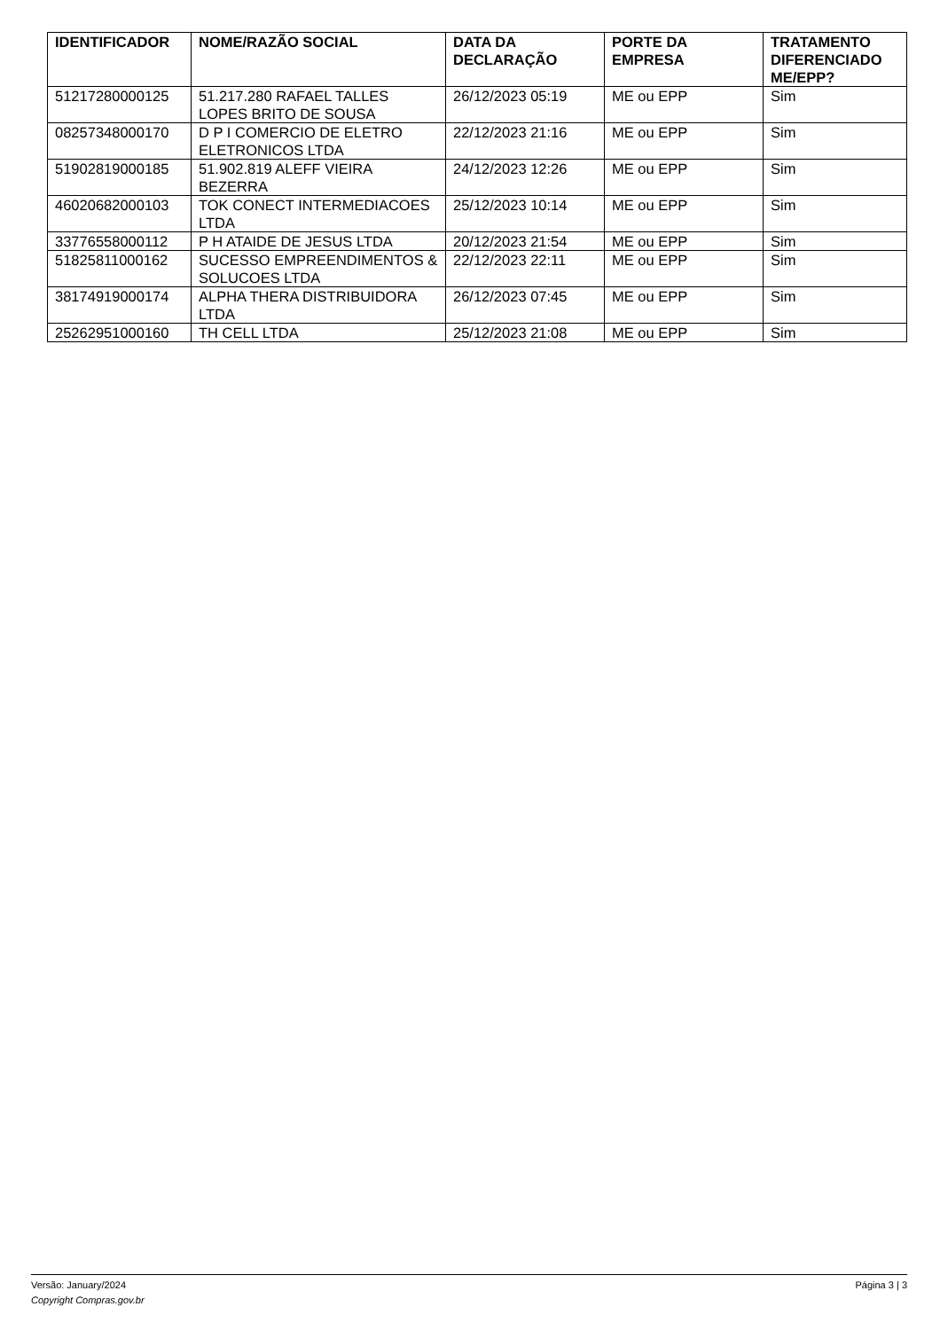| IDENTIFICADOR | NOME/RAZÃO SOCIAL | DATA DA DECLARAÇÃO | PORTE DA EMPRESA | TRATAMENTO DIFERENCIADO ME/EPP? |
| --- | --- | --- | --- | --- |
| 51217280000125 | 51.217.280 RAFAEL TALLES LOPES BRITO DE SOUSA | 26/12/2023 05:19 | ME ou EPP | Sim |
| 08257348000170 | D P I COMERCIO DE ELETRO ELETRONICOS LTDA | 22/12/2023 21:16 | ME ou EPP | Sim |
| 51902819000185 | 51.902.819 ALEFF VIEIRA BEZERRA | 24/12/2023 12:26 | ME ou EPP | Sim |
| 46020682000103 | TOK CONECT INTERMEDIACOES LTDA | 25/12/2023 10:14 | ME ou EPP | Sim |
| 33776558000112 | P H ATAIDE DE JESUS LTDA | 20/12/2023 21:54 | ME ou EPP | Sim |
| 51825811000162 | SUCESSO EMPREENDIMENTOS & SOLUCOES LTDA | 22/12/2023 22:11 | ME ou EPP | Sim |
| 38174919000174 | ALPHA THERA DISTRIBUIDORA LTDA | 26/12/2023 07:45 | ME ou EPP | Sim |
| 25262951000160 | TH CELL LTDA | 25/12/2023 21:08 | ME ou EPP | Sim |
Página 3 | 3 Versão: January/2024
Copyright Compras.gov.br